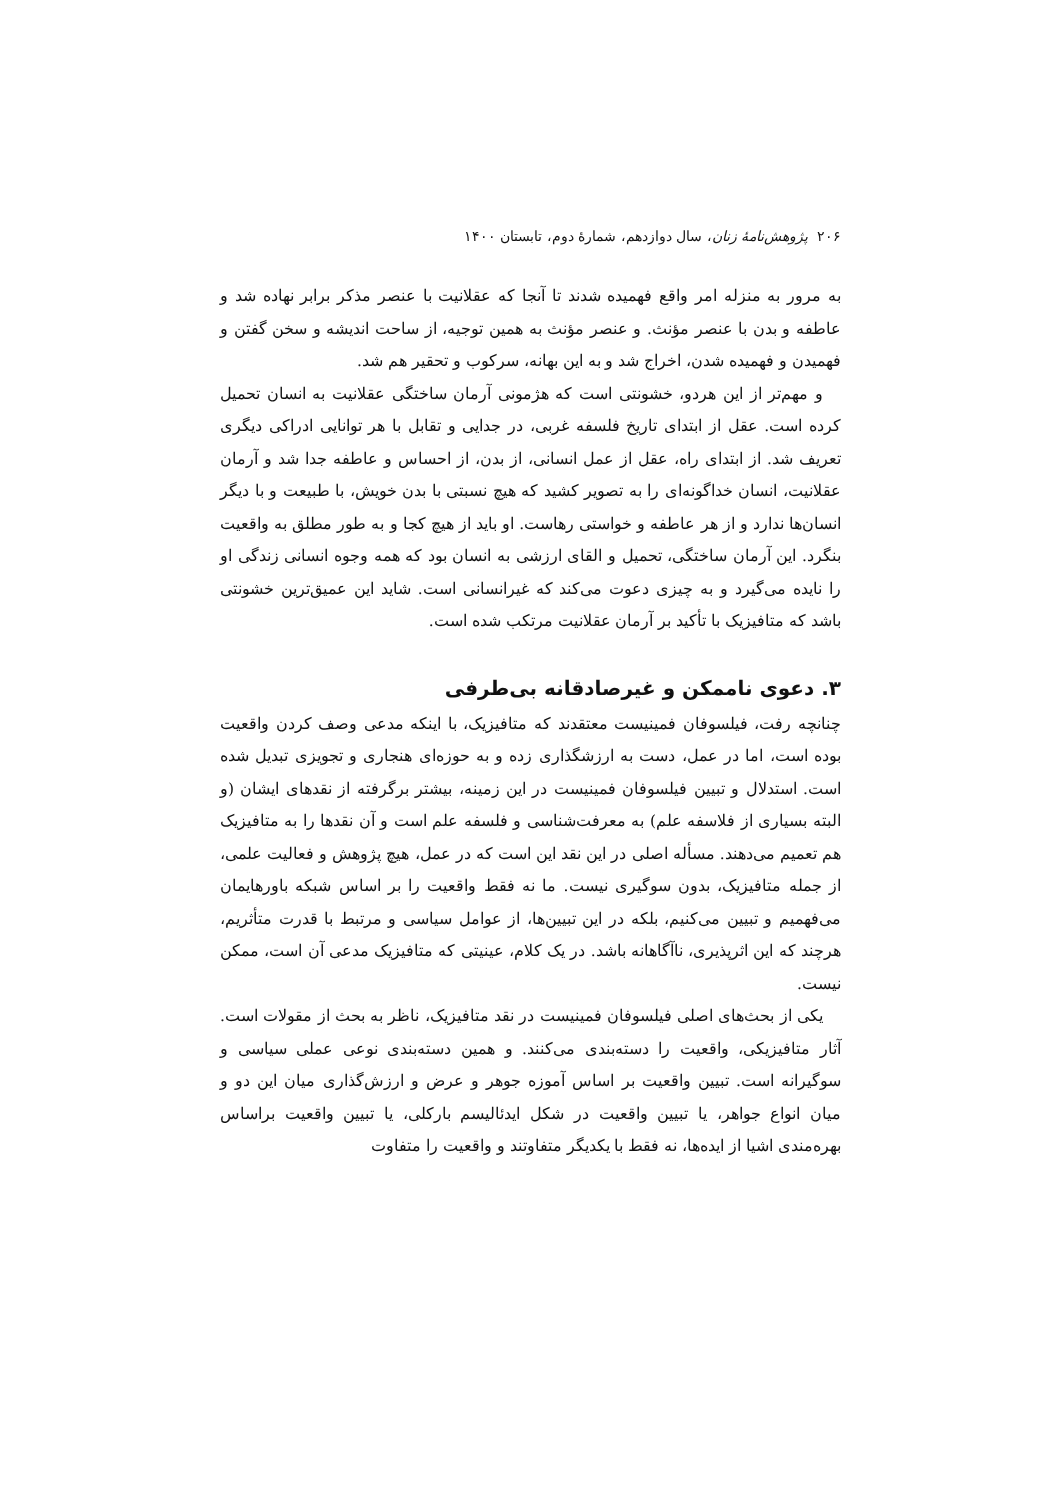۲۰۶ پژوهش‌نامهٔ زنان، سال دوازدهم، شمارهٔ دوم، تابستان ۱۴۰۰
به مرور به منزله امر واقع فهمیده شدند تا آنجا که عقلانیت با عنصر مذکر برابر نهاده شد و عاطفه و بدن با عنصر مؤنث. و عنصر مؤنث به همین توجیه، از ساحت اندیشه و سخن گفتن و فهمیدن و فهمیده شدن، اخراج شد و به این بهانه، سرکوب و تحقیر هم شد.
و مهم‌تر از این هردو، خشونتی است که هژمونی آرمان ساختگی عقلانیت به انسان تحمیل کرده است. عقل از ابتدای تاریخ فلسفه غربی، در جدایی و تقابل با هر توانایی ادراکی دیگری تعریف شد. از ابتدای راه، عقل از عمل انسانی، از بدن، از احساس و عاطفه جدا شد و آرمان عقلانیت، انسان خداگونه‌ای را به تصویر کشید که هیچ نسبتی با بدن خویش، با طبیعت و با دیگر انسان‌ها ندارد و از هر عاطفه و خواستی رهاست. او باید از هیچ کجا و به طور مطلق به واقعیت بنگرد. این آرمان ساختگی، تحمیل و القای ارزشی به انسان بود که همه وجوه انسانی زندگی او را نایده می‌گیرد و به چیزی دعوت می‌کند که غیرانسانی است. شاید این عمیق‌ترین خشونتی باشد که متافیزیک با تأکید بر آرمان عقلانیت مرتکب شده است.
۳. دعوی ناممکن و غیرصادقانه بی‌طرفی
چنانچه رفت، فیلسوفان فمینیست معتقدند که متافیزیک، با اینکه مدعی وصف کردن واقعیت بوده است، اما در عمل، دست به ارزشگذاری زده و به حوزه‌ای هنجاری و تجویزی تبدیل شده است. استدلال و تبیین فیلسوفان فمینیست در این زمینه، بیشتر برگرفته از نقدهای ایشان (و البته بسیاری از فلاسفه علم) به معرفت‌شناسی و فلسفه علم است و آن نقدها را به متافیزیک هم تعمیم می‌دهند. مسأله اصلی در این نقد این است که در عمل، هیچ پژوهش و فعالیت علمی، از جمله متافیزیک، بدون سوگیری نیست. ما نه فقط واقعیت را بر اساس شبکه باورهایمان می‌فهمیم و تبیین می‌کنیم، بلکه در این تبیین‌ها، از عوامل سیاسی و مرتبط با قدرت متأثریم، هرچند که این اثرپذیری، ناآگاهانه باشد. در یک کلام، عینیتی که متافیزیک مدعی آن است، ممکن نیست.
یکی از بحث‌های اصلی فیلسوفان فمینیست در نقد متافیزیک، ناظر به بحث از مقولات است. آثار متافیزیکی، واقعیت را دسته‌بندی می‌کنند. و همین دسته‌بندی نوعی عملی سیاسی و سوگیرانه است. تبیین واقعیت بر اساس آموزه جوهر و عرض و ارزش‌گذاری میان این دو و میان انواع جواهر، یا تبیین واقعیت در شکل ایدئالیسم بارکلی، یا تبیین واقعیت براساس بهره‌مندی اشیا از ایده‌ها، نه فقط با یکدیگر متفاوتند و واقعیت را متفاوت